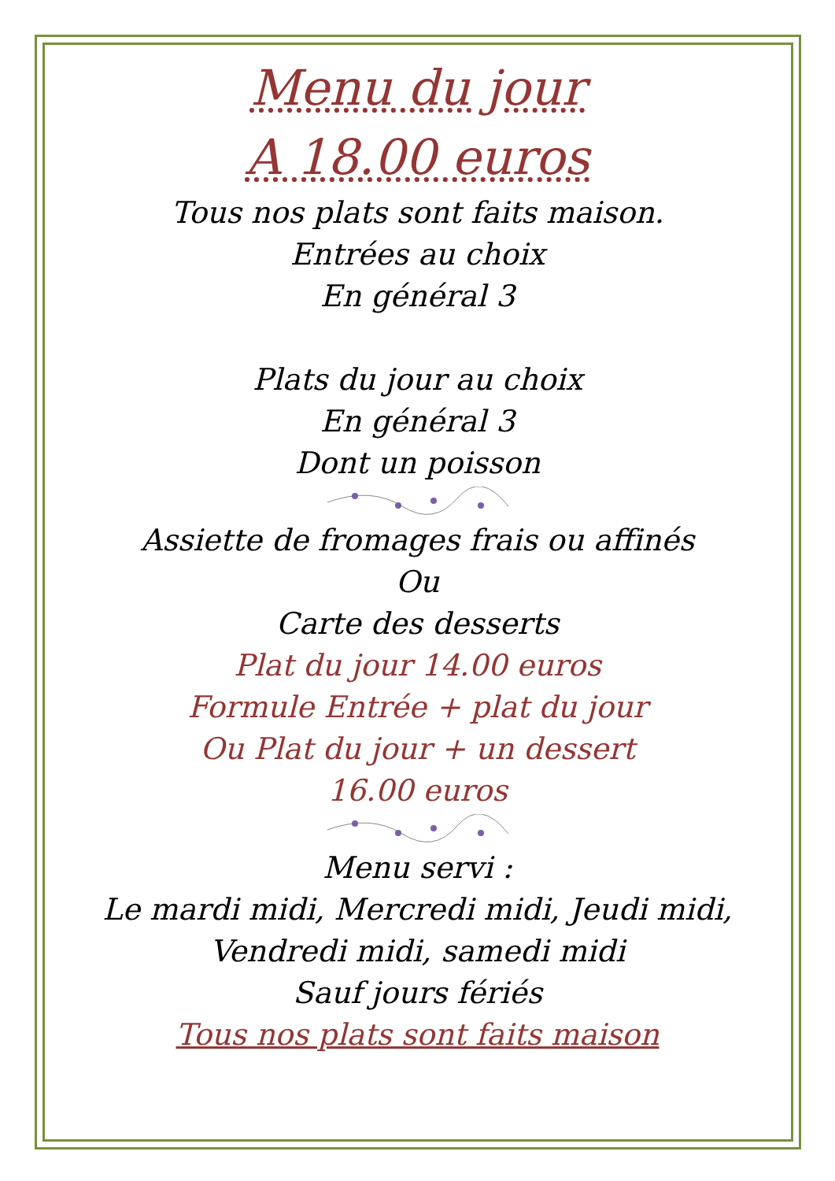Menu du jour
A 18.00 euros
Tous nos plats sont faits maison.
Entrées au choix
En général 3
Plats du jour au choix
En général 3
Dont un poisson
Assiette de fromages frais ou affinés
Ou
Carte des desserts
Plat du jour 14.00 euros
Formule Entrée + plat du jour
Ou Plat du jour + un dessert
16.00 euros
Menu servi :
Le mardi midi, Mercredi midi, Jeudi midi,
Vendredi midi, samedi midi
Sauf jours fériés
Tous nos plats sont faits maison